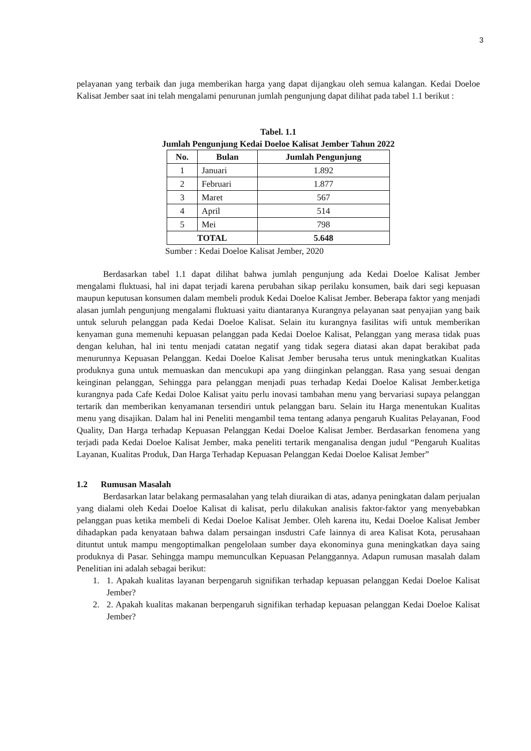3
pelayanan yang terbaik dan juga memberikan harga yang dapat dijangkau oleh semua kalangan. Kedai Doeloe Kalisat Jember saat ini telah mengalami penurunan jumlah pengunjung dapat dilihat pada tabel 1.1 berikut :
Tabel. 1.1
Jumlah Pengunjung Kedai Doeloe Kalisat Jember Tahun 2022
| No. | Bulan | Jumlah Pengunjung |
| --- | --- | --- |
| 1 | Januari | 1.892 |
| 2 | Februari | 1.877 |
| 3 | Maret | 567 |
| 4 | April | 514 |
| 5 | Mei | 798 |
| TOTAL | | 5.648 |
Sumber : Kedai Doeloe Kalisat Jember, 2020
Berdasarkan tabel 1.1 dapat dilihat bahwa jumlah pengunjung ada Kedai Doeloe Kalisat Jember mengalami fluktuasi, hal ini dapat terjadi karena perubahan sikap perilaku konsumen, baik dari segi kepuasan maupun keputusan konsumen dalam membeli produk Kedai Doeloe Kalisat Jember. Beberapa faktor yang menjadi alasan jumlah pengunjung mengalami fluktuasi yaitu diantaranya Kurangnya pelayanan saat penyajian yang baik untuk seluruh pelanggan pada Kedai Doeloe Kalisat. Selain itu kurangnya fasilitas wifi untuk memberikan kenyaman guna memenuhi kepuasan pelanggan pada Kedai Doeloe Kalisat, Pelanggan yang merasa tidak puas dengan keluhan, hal ini tentu menjadi catatan negatif yang tidak segera diatasi akan dapat berakibat pada menurunnya Kepuasan Pelanggan. Kedai Doeloe Kalisat Jember berusaha terus untuk meningkatkan Kualitas produknya guna untuk memuaskan dan mencukupi apa yang diinginkan pelanggan. Rasa yang sesuai dengan keinginan pelanggan, Sehingga para pelanggan menjadi puas terhadap Kedai Doeloe Kalisat Jember.ketiga kurangnya pada Cafe Kedai Doloe Kalisat yaitu perlu inovasi tambahan menu yang bervariasi supaya pelanggan tertarik dan memberikan kenyamanan tersendiri untuk pelanggan baru. Selain itu Harga menentukan Kualitas menu yang disajikan. Dalam hal ini Peneliti mengambil tema tentang adanya pengaruh Kualitas Pelayanan, Food Quality, Dan Harga terhadap Kepuasan Pelanggan Kedai Doeloe Kalisat Jember. Berdasarkan fenomena yang terjadi pada Kedai Doeloe Kalisat Jember, maka peneliti tertarik menganalisa dengan judul “Pengaruh Kualitas Layanan, Kualitas Produk, Dan Harga Terhadap Kepuasan Pelanggan Kedai Doeloe Kalisat Jember”
1.2 Rumusan Masalah
Berdasarkan latar belakang permasalahan yang telah diuraikan di atas, adanya peningkatan dalam perjualan yang dialami oleh Kedai Doeloe Kalisat di kalisat, perlu dilakukan analisis faktor-faktor yang menyebabkan pelanggan puas ketika membeli di Kedai Doeloe Kalisat Jember. Oleh karena itu, Kedai Doeloe Kalisat Jember dihadapkan pada kenyataan bahwa dalam persaingan insdustri Cafe lainnya di area Kalisat Kota, perusahaan dituntut untuk mampu mengoptimalkan pengelolaan sumber daya ekonominya guna meningkatkan daya saing produknya di Pasar. Sehingga mampu memunculkan Kepuasan Pelanggannya. Adapun rumusan masalah dalam Penelitian ini adalah sebagai berikut:
1. 1. Apakah kualitas layanan berpengaruh signifikan terhadap kepuasan pelanggan Kedai Doeloe Kalisat Jember?
2. 2. Apakah kualitas makanan berpengaruh signifikan terhadap kepuasan pelanggan Kedai Doeloe Kalisat Jember?